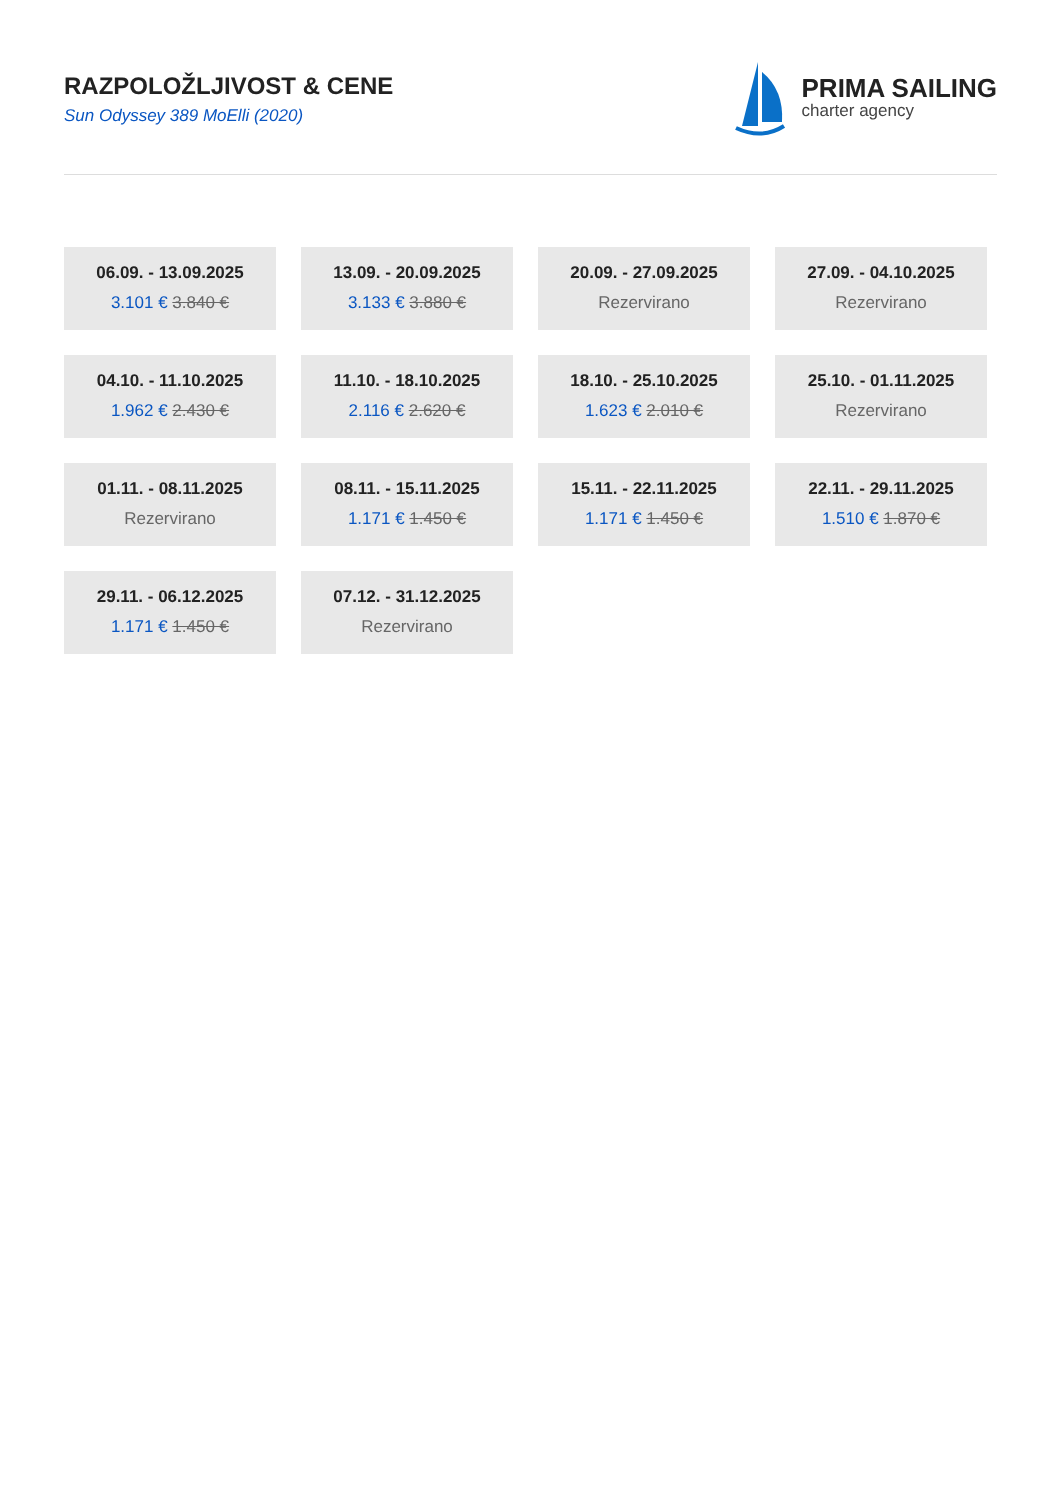RAZPOLOŽLJIVOST & CENE
Sun Odyssey 389 MoElli (2020)
PRIMA SAILING
charter agency
06.09. - 13.09.2025
3.101 € 3.840 €
13.09. - 20.09.2025
3.133 € 3.880 €
20.09. - 27.09.2025
Rezervirano
27.09. - 04.10.2025
Rezervirano
04.10. - 11.10.2025
1.962 € 2.430 €
11.10. - 18.10.2025
2.116 € 2.620 €
18.10. - 25.10.2025
1.623 € 2.010 €
25.10. - 01.11.2025
Rezervirano
01.11. - 08.11.2025
Rezervirano
08.11. - 15.11.2025
1.171 € 1.450 €
15.11. - 22.11.2025
1.171 € 1.450 €
22.11. - 29.11.2025
1.510 € 1.870 €
29.11. - 06.12.2025
1.171 € 1.450 €
07.12. - 31.12.2025
Rezervirano